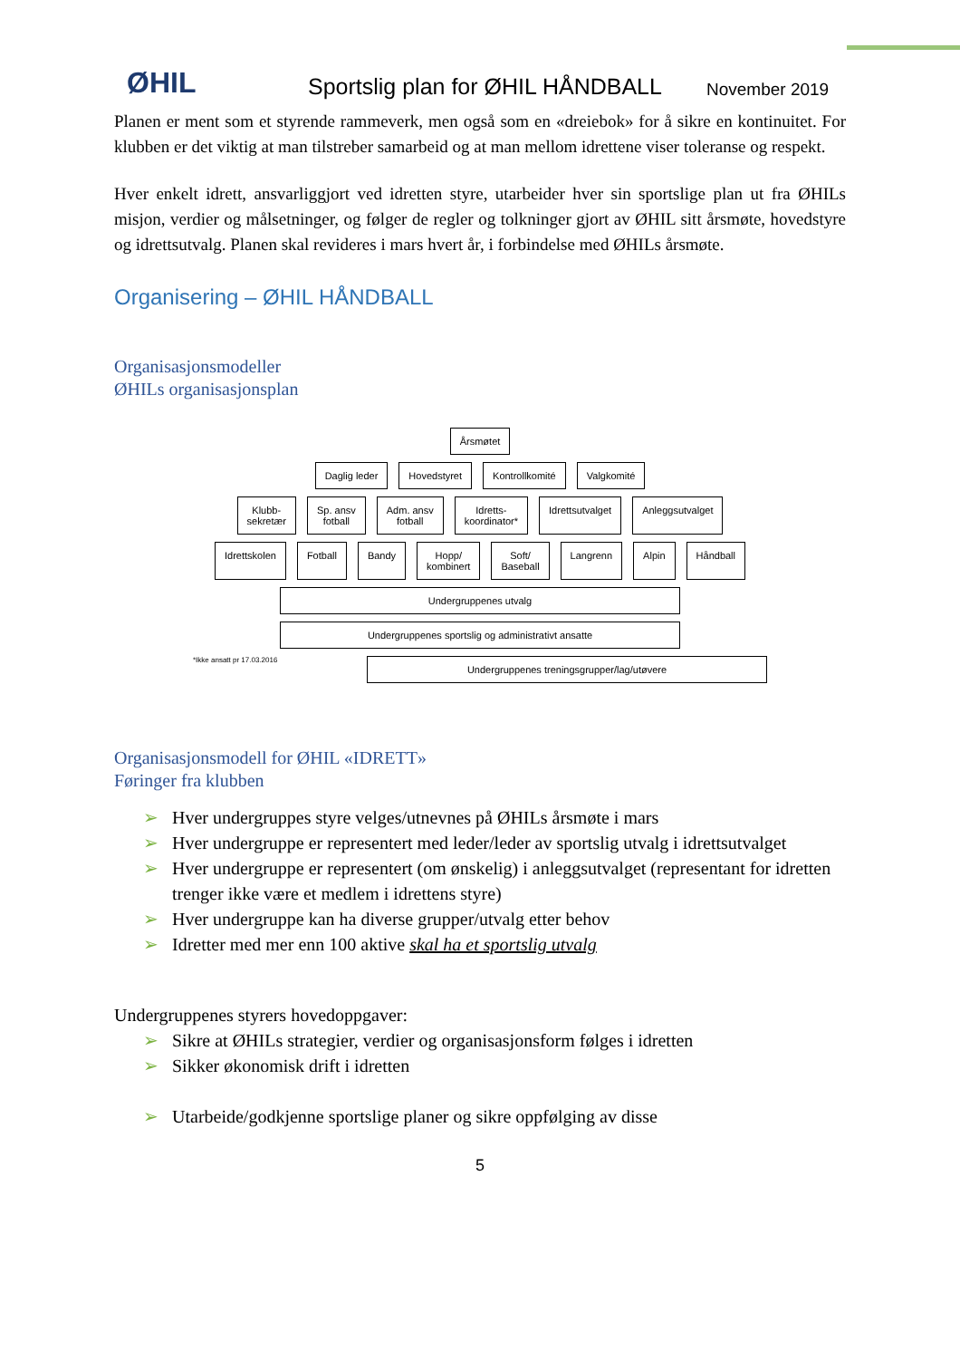ØHIL
Sportslig plan for ØHIL HÅNDBALL
November 2019
Planen er ment som et styrende rammeverk, men også som en «dreiebok» for å sikre en kontinuitet. For klubben er det viktig at man tilstreber samarbeid og at man mellom idrettene viser toleranse og respekt.
Hver enkelt idrett, ansvarliggjort ved idretten styre, utarbeider hver sin sportslige plan ut fra ØHILs misjon, verdier og målsetninger, og følger de regler og tolkninger gjort av ØHIL sitt årsmøte, hovedstyre og idrettsutvalg. Planen skal revideres i mars hvert år, i forbindelse med ØHILs årsmøte.
Organisering – ØHIL HÅNDBALL
Organisasjonsmodeller
ØHILs organisasjonsplan
Årsmøtet
Daglig leder Hovedstyret Kontrollkomité Valgkomité
Klubb-
sekretær
Sp. ansv
fotball
Adm. ansv
fotball
Idretts-
koordinator*
Idrettsutvalget Anleggsutvalget
Idrettskolen Fotball Bandy Hopp/
kombinert
Soft/
Baseball
Langrenn Alpin Håndball
Undergruppenes utvalg
Undergruppenes sportslig og administrativt ansatte
*Ikke ansatt pr 17.03.2016
Undergruppenes treningsgrupper/lag/utøvere
Organisasjonsmodell for ØHIL «IDRETT»
Føringer fra klubben
➢ Hver undergruppes styre velges/utnevnes på ØHILs årsmøte i mars
➢ Hver undergruppe er representert med leder/leder av sportslig utvalg i idrettsutvalget
➢ Hver undergruppe er representert (om ønskelig) i anleggsutvalget (representant for idretten trenger ikke være et medlem i idrettens styre)
➢ Hver undergruppe kan ha diverse grupper/utvalg etter behov
➢ Idretter med mer enn 100 aktive skal ha et sportslig utvalg
Undergruppenes styrers hovedoppgaver:
➢ Sikre at ØHILs strategier, verdier og organisasjonsform følges i idretten
➢ Sikker økonomisk drift i idretten
➢ Utarbeide/godkjenne sportslige planer og sikre oppfølging av disse
5